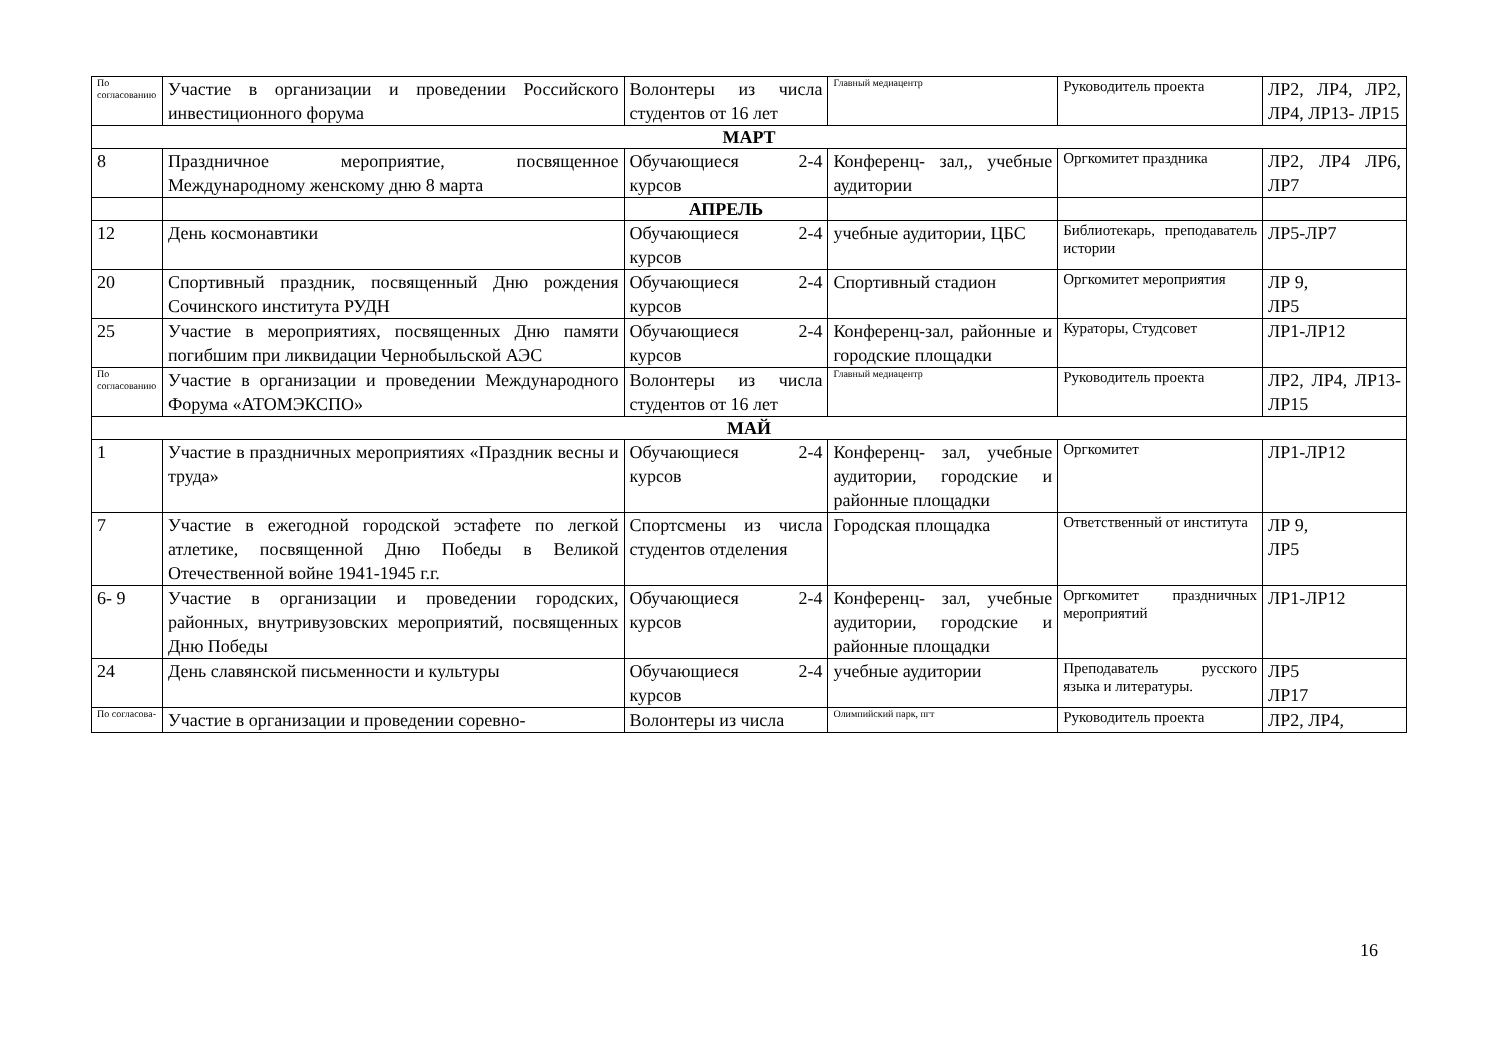| По согласованию | Участие в организации и проведении Российского инвестиционного форума | Волонтеры из числа студентов от 16 лет | Главный медиацентр | Руководитель проекта | ЛР2, ЛР4, ЛР2, ЛР4, ЛР13- ЛР15 |
| МАРТ | | | | | |
| 8 | Праздничное мероприятие, посвященное Международному женскому дню 8 марта | Обучающиеся 2-4 курсов | Конференц- зал,, учебные аудитории | Оргкомитет праздника | ЛР2, ЛР4 ЛР6, ЛР7 |
| | | АПРЕЛЬ | | | |
| 12 | День космонавтики | Обучающиеся 2-4 курсов | учебные аудитории, ЦБС | Библиотекарь, преподаватель истории | ЛР5-ЛР7 |
| 20 | Спортивный праздник, посвященный Дню рождения Сочинского института РУДН | Обучающиеся 2-4 курсов | Спортивный стадион | Оргкомитет мероприятия | ЛР 9, ЛР5 |
| 25 | Участие в мероприятиях, посвященных Дню памяти погибшим при ликвидации Чернобыльской АЭС | Обучающиеся 2-4 курсов | Конференц-зал, районные и городские площадки | Кураторы, Студсовет | ЛР1-ЛР12 |
| По согласованию | Участие в организации и проведении Международного Форума «АТОМЭКСПО» | Волонтеры из числа студентов от 16 лет | Главный медиацентр | Руководитель проекта | ЛР2, ЛР4, ЛР13- ЛР15 |
| МАЙ | | | | | |
| 1 | Участие в праздничных мероприятиях «Праздник весны и труда» | Обучающиеся 2-4 курсов | Конференц- зал, учебные аудитории, городские и районные площадки | Оргкомитет | ЛР1-ЛР12 |
| 7 | Участие в ежегодной городской эстафете по легкой атлетике, посвященной Дню Победы в Великой Отечественной войне 1941-1945 г.г. | Спортсмены из числа студентов отделения | Городская площадка | Ответственный от института | ЛР 9, ЛР5 |
| 6- 9 | Участие в организации и проведении городских, районных, внутривузовских мероприятий, посвященных Дню Победы | Обучающиеся 2-4 курсов | Конференц- зал, учебные аудитории, городские и районные площадки | Оргкомитет праздничных мероприятий | ЛР1-ЛР12 |
| 24 | День славянской письменности и культуры | Обучающиеся 2-4 курсов | учебные аудитории | Преподаватель русского языка и литературы. | ЛР5 ЛР17 |
| По согласова- | Участие в организации и проведении соревно- | Волонтеры из числа | Олимпийский парк, пгт | Руководитель проекта | ЛР2, ЛР4, |
16